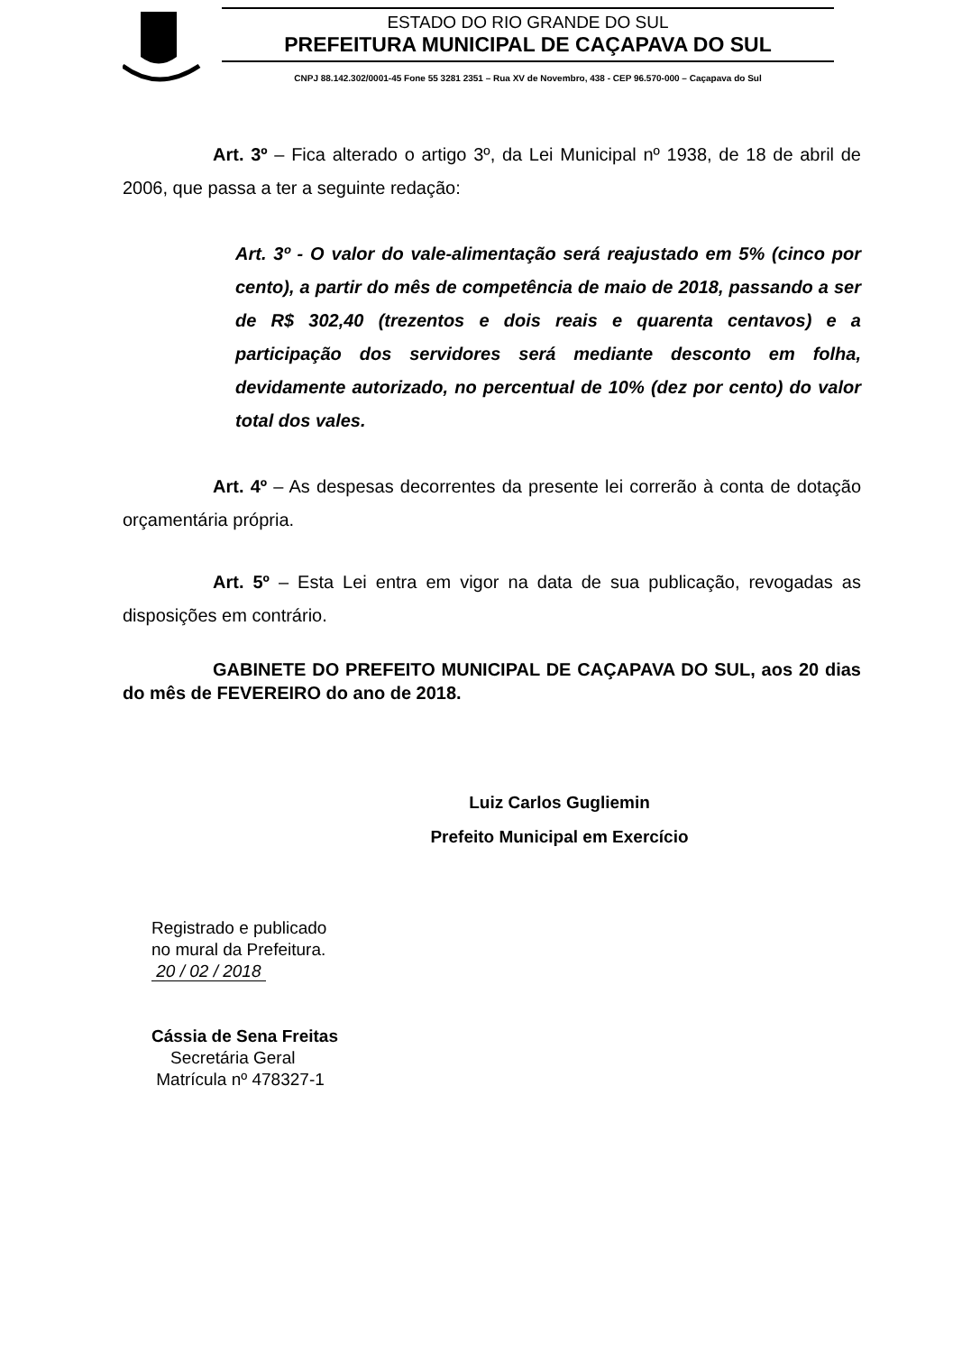ESTADO DO RIO GRANDE DO SUL
PREFEITURA MUNICIPAL DE CAÇAPAVA DO SUL
CNPJ 88.142.302/0001-45 Fone 55 3281 2351 – Rua XV de Novembro, 438 - CEP 96.570-000 – Caçapava do Sul
Art. 3º – Fica alterado o artigo 3º, da Lei Municipal nº 1938, de 18 de abril de 2006, que passa a ter a seguinte redação:
Art. 3º - O valor do vale-alimentação será reajustado em 5% (cinco por cento), a partir do mês de competência de maio de 2018, passando a ser de R$ 302,40 (trezentos e dois reais e quarenta centavos) e a participação dos servidores será mediante desconto em folha, devidamente autorizado, no percentual de 10% (dez por cento) do valor total dos vales.
Art. 4º – As despesas decorrentes da presente lei correrão à conta de dotação orçamentária própria.
Art. 5º – Esta Lei entra em vigor na data de sua publicação, revogadas as disposições em contrário.
GABINETE DO PREFEITO MUNICIPAL DE CAÇAPAVA DO SUL, aos 20 dias do mês de FEVEREIRO do ano de 2018.
Luiz Carlos Gugliemin
Prefeito Municipal em Exercício
Registrado e publicado
no mural da Prefeitura.
20 / 02 / 2018
Cássia de Sena Freitas
Secretária Geral
Matrícula nº 478327-1